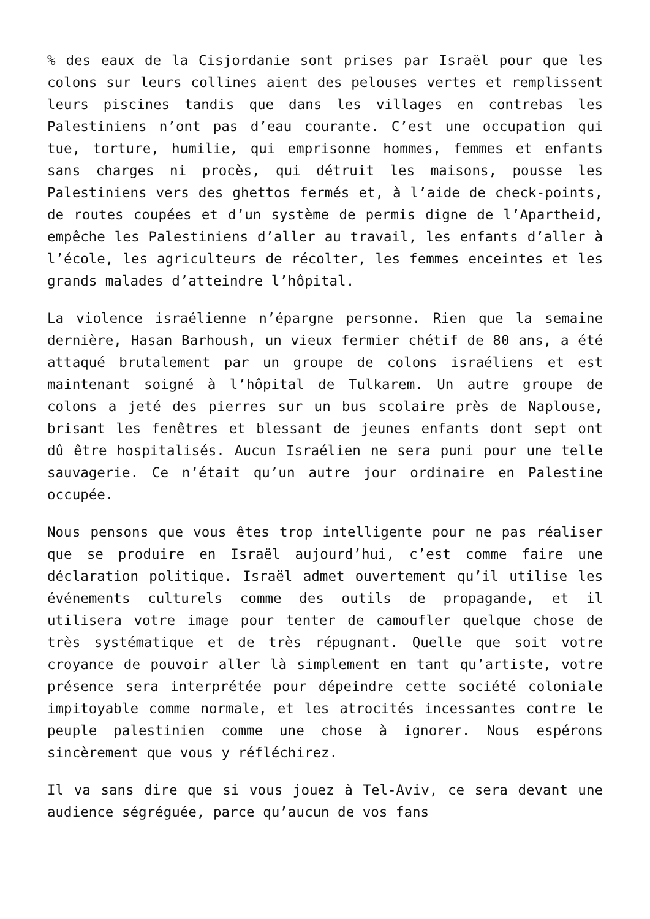% des eaux de la Cisjordanie sont prises par Israël pour que les colons sur leurs collines aient des pelouses vertes et remplissent leurs piscines tandis que dans les villages en contrebas les Palestiniens n’ont pas d’eau courante. C’est une occupation qui tue, torture, humilie, qui emprisonne hommes, femmes et enfants sans charges ni procès, qui détruit les maisons, pousse les Palestiniens vers des ghettos fermés et, à l’aide de check-points, de routes coupées et d’un système de permis digne de l’Apartheid, empêche les Palestiniens d’aller au travail, les enfants d’aller à l’école, les agriculteurs de récolter, les femmes enceintes et les grands malades d’atteindre l’hôpital.
La violence israélienne n’épargne personne. Rien que la semaine dernière, Hasan Barhoush, un vieux fermier chétif de 80 ans, a été attaqué brutalement par un groupe de colons israéliens et est maintenant soigné à l’hôpital de Tulkarem. Un autre groupe de colons a jeté des pierres sur un bus scolaire près de Naplouse, brisant les fenêtres et blessant de jeunes enfants dont sept ont dû être hospitalisés. Aucun Israélien ne sera puni pour une telle sauvagerie. Ce n’était qu’un autre jour ordinaire en Palestine occupée.
Nous pensons que vous êtes trop intelligente pour ne pas réaliser que se produire en Israël aujourd’hui, c’est comme faire une déclaration politique. Israël admet ouvertement qu’il utilise les événements culturels comme des outils de propagande, et il utilisera votre image pour tenter de camoufler quelque chose de très systématique et de très répugnant. Quelle que soit votre croyance de pouvoir aller là simplement en tant qu’artiste, votre présence sera interprétée pour dépeindre cette société coloniale impitoyable comme normale, et les atrocités incessantes contre le peuple palestinien comme une chose à ignorer. Nous espérons sincèrement que vous y réfléchirez.
Il va sans dire que si vous jouez à Tel-Aviv, ce sera devant une audience ségréguée, parce qu’aucun de vos fans